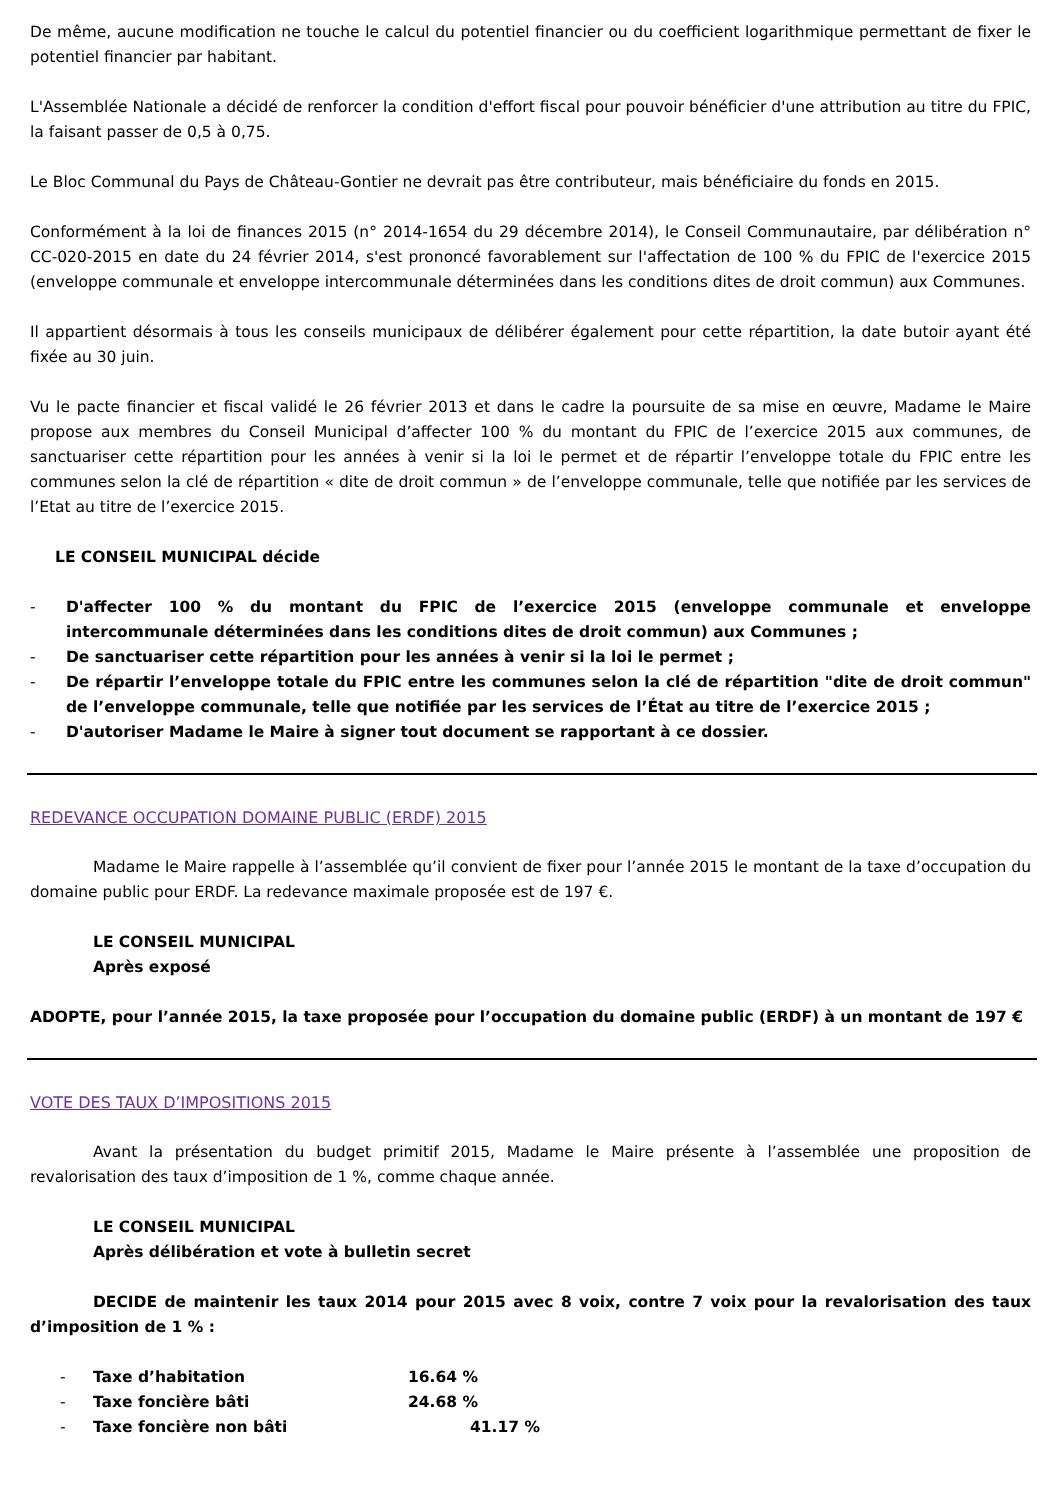De même, aucune modification ne touche le calcul du potentiel financier ou du coefficient logarithmique permettant de fixer le potentiel financier par habitant.
L'Assemblée Nationale a décidé de renforcer la condition d'effort fiscal pour pouvoir bénéficier d'une attribution au titre du FPIC, la faisant passer de 0,5 à 0,75.
Le Bloc Communal du Pays de Château-Gontier ne devrait pas être contributeur, mais bénéficiaire du fonds en 2015.
Conformément à la loi de finances 2015 (n° 2014-1654 du 29 décembre 2014), le Conseil Communautaire, par délibération n° CC-020-2015 en date du 24 février 2014, s'est prononcé favorablement sur l'affectation de 100 % du FPIC de l'exercice 2015 (enveloppe communale et enveloppe intercommunale déterminées dans les conditions dites de droit commun) aux Communes.
Il appartient désormais à tous les conseils municipaux de délibérer également pour cette répartition, la date butoir ayant été fixée au 30 juin.
Vu le pacte financier et fiscal validé le 26 février 2013 et dans le cadre la poursuite de sa mise en œuvre, Madame le Maire propose aux membres du Conseil Municipal d’affecter 100 % du montant du FPIC de l’exercice 2015 aux communes, de sanctuariser cette répartition pour les années à venir si la loi le permet et de répartir l’enveloppe totale du FPIC entre les communes selon la clé de répartition « dite de droit commun » de l’enveloppe communale, telle que notifiée par les services de l’Etat au titre de l’exercice 2015.
LE CONSEIL MUNICIPAL décide
- D'affecter 100 % du montant du FPIC de l’exercice 2015 (enveloppe communale et enveloppe intercommunale déterminées dans les conditions dites de droit commun) aux Communes ;
- De sanctuariser cette répartition pour les années à venir si la loi le permet ;
- De répartir l’enveloppe totale du FPIC entre les communes selon la clé de répartition "dite de droit commun" de l’enveloppe communale, telle que notifiée par les services de l’État au titre de l’exercice 2015 ;
- D'autoriser Madame le Maire à signer tout document se rapportant à ce dossier.
REDEVANCE OCCUPATION DOMAINE PUBLIC (ERDF) 2015
Madame le Maire rappelle à l’assemblée qu’il convient de fixer pour l’année 2015 le montant de la taxe d’occupation du domaine public pour ERDF. La redevance maximale proposée est de 197 €.
LE CONSEIL MUNICIPAL
Après exposé
ADOPTE, pour l’année 2015, la taxe proposée pour l’occupation du domaine public (ERDF) à un montant de 197 €
VOTE DES TAUX D’IMPOSITIONS 2015
Avant la présentation du budget primitif 2015, Madame le Maire présente à l’assemblée une proposition de revalorisation des taux d’imposition de 1 %, comme chaque année.
LE CONSEIL MUNICIPAL
Après délibération et vote à bulletin secret
DECIDE de maintenir les taux 2014 pour 2015 avec 8 voix, contre 7 voix pour la revalorisation des taux d’imposition de 1 % :
| - | Taxe d’habitation | 16.64 % |
| - | Taxe foncière bâti | 24.68 % |
| - | Taxe foncière non bâti | 41.17 % |